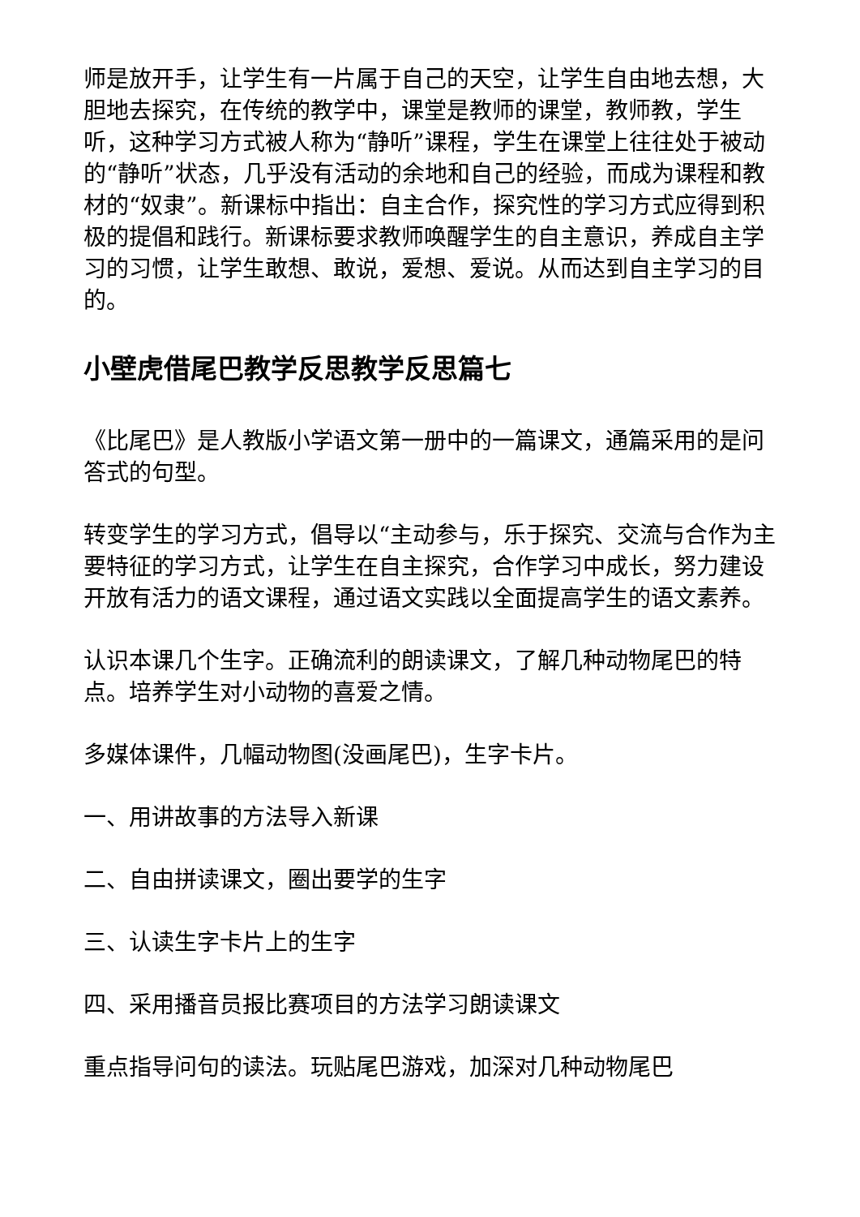师是放开手，让学生有一片属于自己的天空，让学生自由地去想，大胆地去探究，在传统的教学中，课堂是教师的课堂，教师教，学生听，这种学习方式被人称为“静听”课程，学生在课堂上往往处于被动的“静听”状态，几乎没有活动的余地和自己的经验，而成为课程和教材的“奴隶”。新课标中指出：自主合作，探究性的学习方式应得到积极的提倡和践行。新课标要求教师唤醒学生的自主意识，养成自主学习的习惯，让学生敢想、敢说，爱想、爱说。从而达到自主学习的目的。
小壁虎借尾巴教学反思教学反思篇七
《比尾巴》是人教版小学语文第一册中的一篇课文，通篇采用的是问答式的句型。
转变学生的学习方式，倡导以“主动参与，乐于探究、交流与合作为主要特征的学习方式，让学生在自主探究，合作学习中成长，努力建设开放有活力的语文课程，通过语文实践以全面提高学生的语文素养。
认识本课几个生字。正确流利的朗读课文，了解几种动物尾巴的特点。培养学生对小动物的喜爱之情。
多媒体课件，几幅动物图(没画尾巴)，生字卡片。
一、用讲故事的方法导入新课
二、自由拼读课文，圈出要学的生字
三、认读生字卡片上的生字
四、采用播音员报比赛项目的方法学习朗读课文
重点指导问句的读法。玩贴尾巴游戏，加深对几种动物尾巴